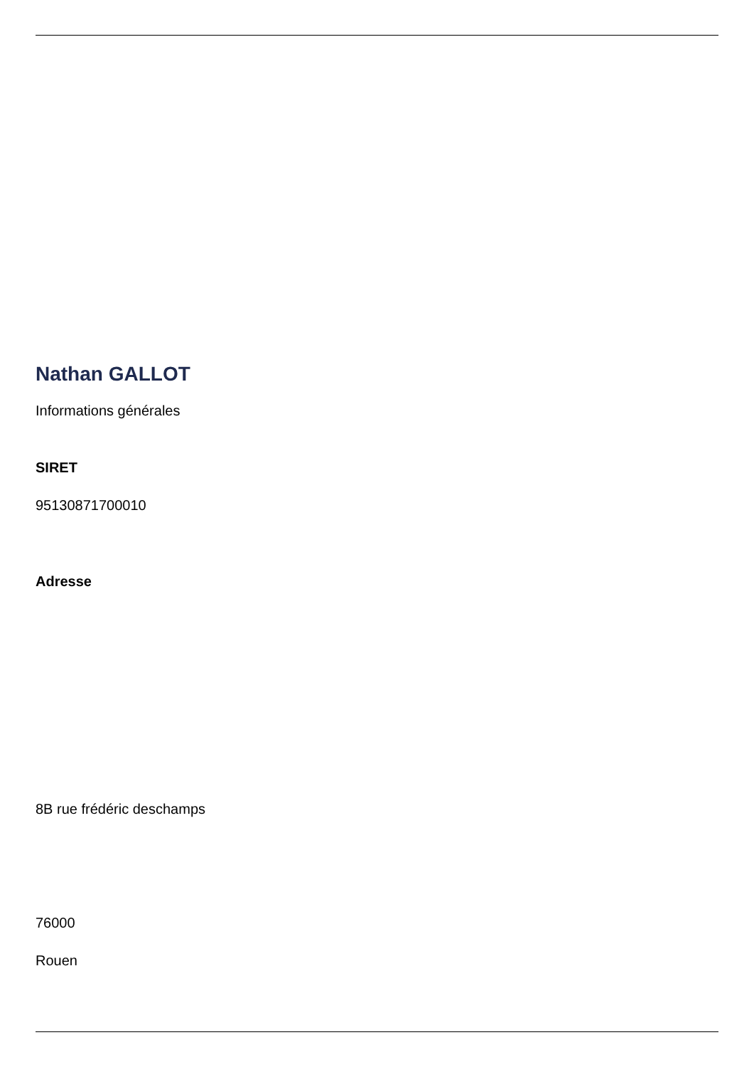Nathan GALLOT
Informations générales
SIRET
95130871700010
Adresse
8B rue frédéric deschamps
76000
Rouen